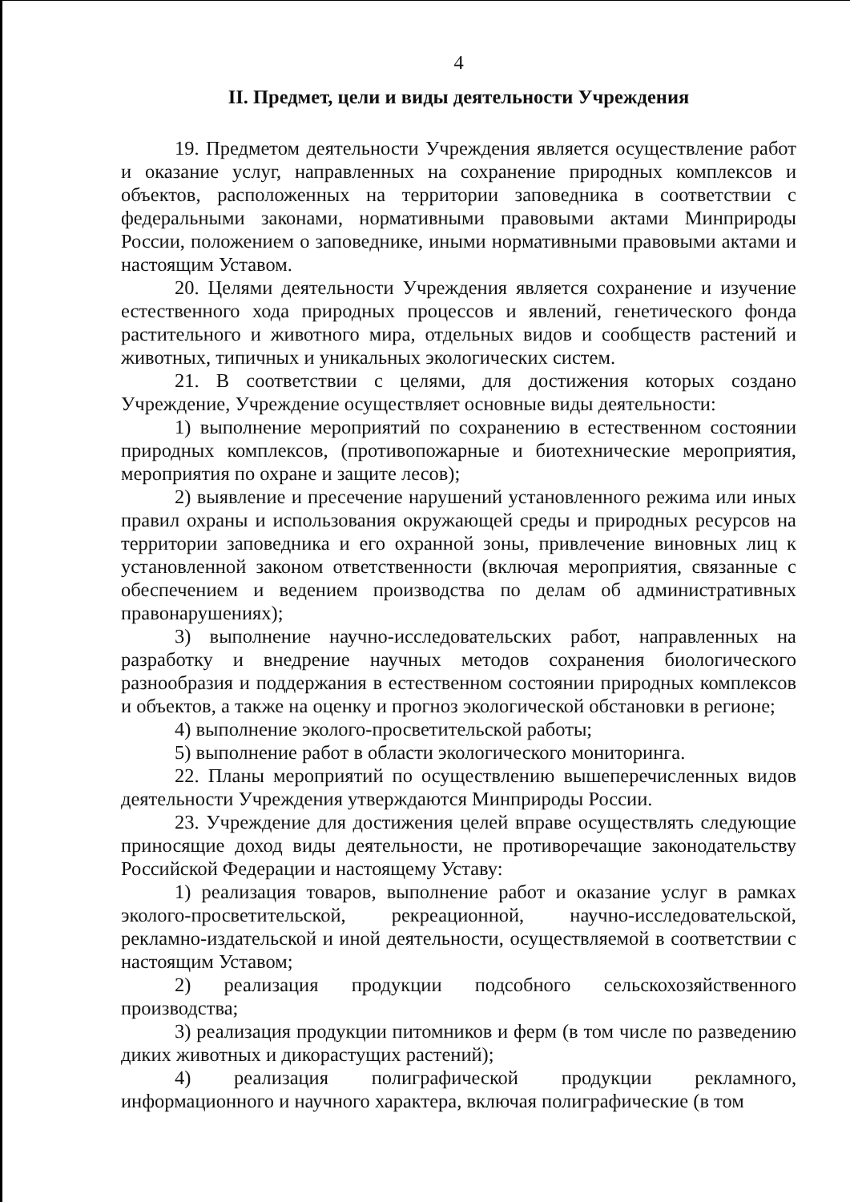4
II. Предмет, цели и виды деятельности Учреждения
19. Предметом деятельности Учреждения является осуществление работ и оказание услуг, направленных на сохранение природных комплексов и объектов, расположенных на территории заповедника в соответствии с федеральными законами, нормативными правовыми актами Минприроды России, положением о заповеднике, иными нормативными правовыми актами и настоящим Уставом.
20. Целями деятельности Учреждения является сохранение и изучение естественного хода природных процессов и явлений, генетического фонда растительного и животного мира, отдельных видов и сообществ растений и животных, типичных и уникальных экологических систем.
21. В соответствии с целями, для достижения которых создано Учреждение, Учреждение осуществляет основные виды деятельности:
1) выполнение мероприятий по сохранению в естественном состоянии природных комплексов, (противопожарные и биотехнические мероприятия, мероприятия по охране и защите лесов);
2) выявление и пресечение нарушений установленного режима или иных правил охраны и использования окружающей среды и природных ресурсов на территории заповедника и его охранной зоны, привлечение виновных лиц к установленной законом ответственности (включая мероприятия, связанные с обеспечением и ведением производства по делам об административных правонарушениях);
3) выполнение научно-исследовательских работ, направленных на разработку и внедрение научных методов сохранения биологического разнообразия и поддержания в естественном состоянии природных комплексов и объектов, а также на оценку и прогноз экологической обстановки в регионе;
4) выполнение эколого-просветительской работы;
5) выполнение работ в области экологического мониторинга.
22. Планы мероприятий по осуществлению вышеперечисленных видов деятельности Учреждения утверждаются Минприроды России.
23. Учреждение для достижения целей вправе осуществлять следующие приносящие доход виды деятельности, не противоречащие законодательству Российской Федерации и настоящему Уставу:
1) реализация товаров, выполнение работ и оказание услуг в рамках эколого-просветительской, рекреационной, научно-исследовательской, рекламно-издательской и иной деятельности, осуществляемой в соответствии с настоящим Уставом;
2) реализация продукции подсобного сельскохозяйственного производства;
3) реализация продукции питомников и ферм (в том числе по разведению диких животных и дикорастущих растений);
4) реализация полиграфической продукции рекламного, информационного и научного характера, включая полиграфические (в том